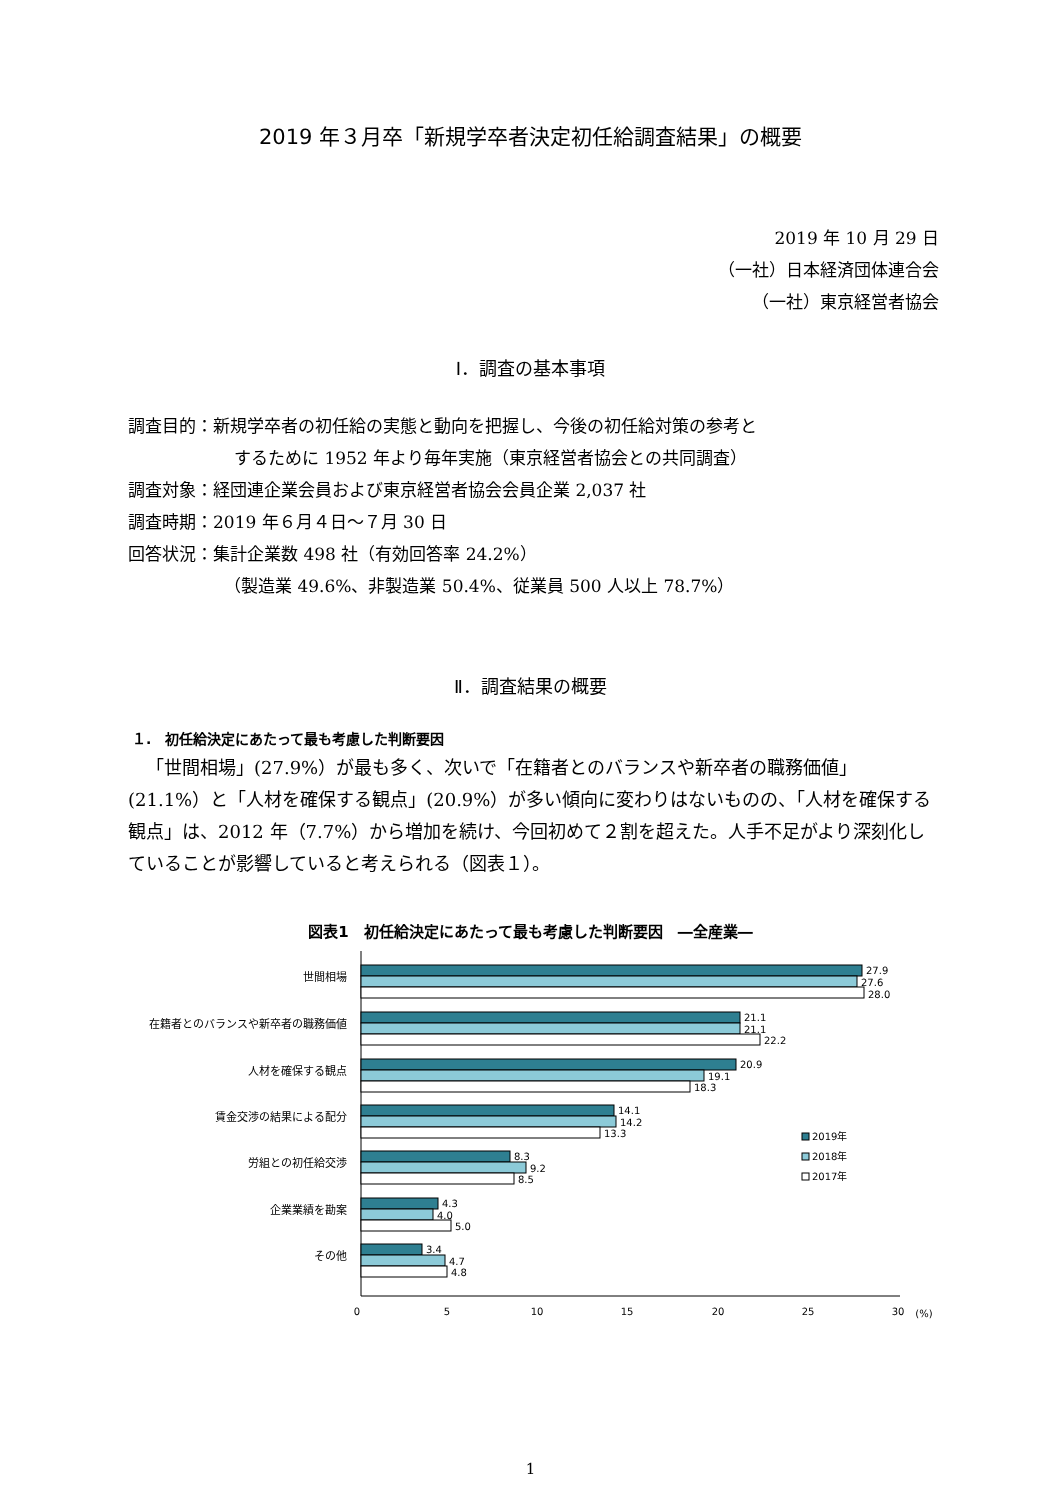2019 年３月卒「新規学卒者決定初任給調査結果」の概要
2019 年 10 月 29 日
（一社）日本経済団体連合会
（一社）東京経営者協会
Ⅰ．調査の基本事項
調査目的：新規学卒者の初任給の実態と動向を把握し、今後の初任給対策の参考と
するために 1952 年より毎年実施（東京経営者協会との共同調査）
調査対象：経団連企業会員および東京経営者協会会員企業 2,037 社
調査時期：2019 年６月４日～７月 30 日
回答状況：集計企業数 498 社（有効回答率 24.2%）
（製造業 49.6%、非製造業 50.4%、従業員 500 人以上 78.7%）
Ⅱ．調査結果の概要
１.　初任給決定にあたって最も考慮した判断要因
「世間相場」(27.9%）が最も多く、次いで「在籍者とのバランスや新卒者の職務価値」(21.1%）と「人材を確保する観点」(20.9%）が多い傾向に変わりはないものの、「人材を確保する観点」は、2012 年（7.7%）から増加を続け、今回初めて２割を超えた。人手不足がより深刻化していることが影響していると考えられる（図表１）。
図表1　初任給決定にあたって最も考慮した判断要因　―全産業―
世間相場
在籍者とのバランスや新卒者の職務価値
人材を確保する観点
賃金交渉の結果による配分
労組との初任給交渉
企業業績を勘案
その他
27.9
27.6
28.0
21.1
21.1
22.2
20.9
19.1
18.3
14.1
14.2
13.3
8.3
9.2
8.5
4.3
4.0
5.0
3.4
4.7
4.8
2019年
2018年
2017年
0
5
10
15
20
25
30
(%)
1